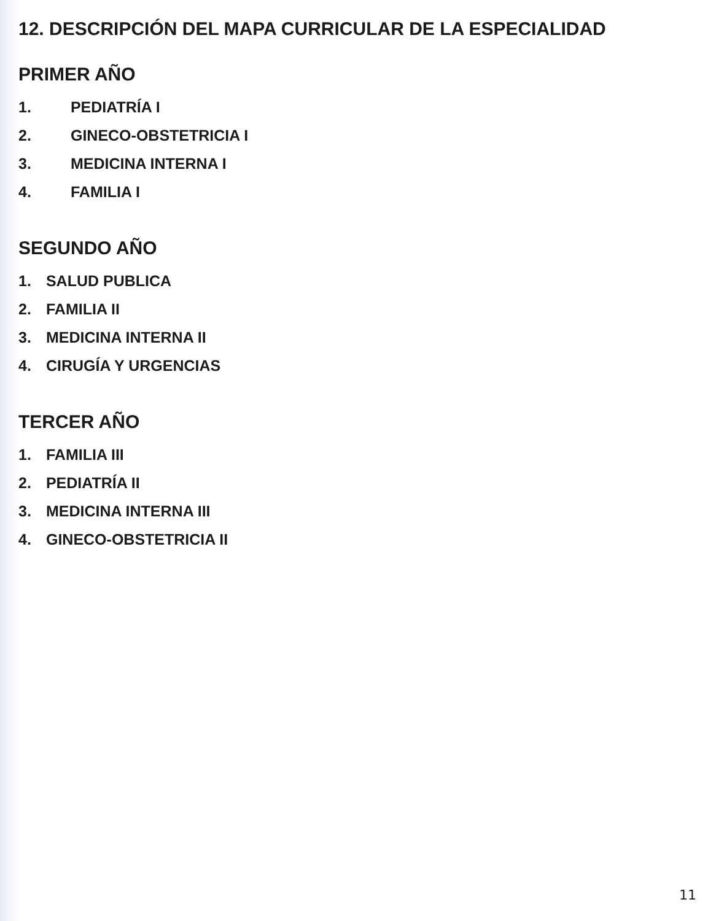12. DESCRIPCIÓN DEL MAPA CURRICULAR DE LA ESPECIALIDAD
PRIMER AÑO
1. PEDIATRÍA I
2. GINECO-OBSTETRICIA I
3. MEDICINA INTERNA I
4. FAMILIA I
SEGUNDO AÑO
1. SALUD PUBLICA
2. FAMILIA II
3. MEDICINA INTERNA II
4. CIRUGÍA Y URGENCIAS
TERCER AÑO
1. FAMILIA III
2. PEDIATRÍA II
3. MEDICINA INTERNA III
4. GINECO-OBSTETRICIA II
11